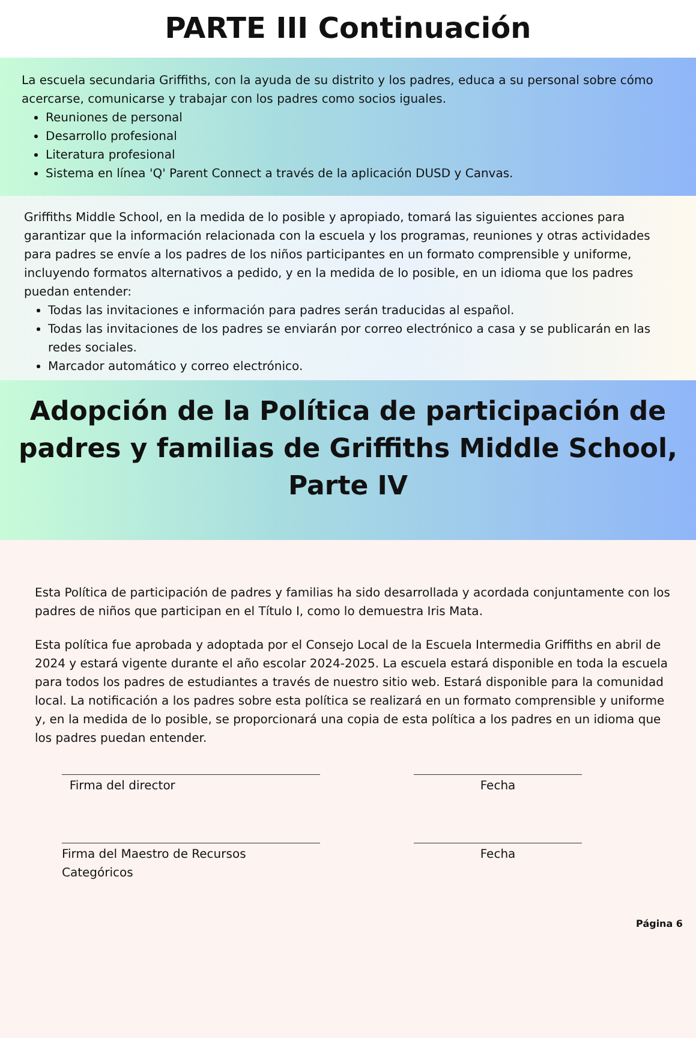PARTE III Continuación
La escuela secundaria Griffiths, con la ayuda de su distrito y los padres, educa a su personal sobre cómo acercarse, comunicarse y trabajar con los padres como socios iguales.
Reuniones de personal
Desarrollo profesional
Literatura profesional
Sistema en línea 'Q' Parent Connect a través de la aplicación DUSD y Canvas.
Griffiths Middle School, en la medida de lo posible y apropiado, tomará las siguientes acciones para garantizar que la información relacionada con la escuela y los programas, reuniones y otras actividades para padres se envíe a los padres de los niños participantes en un formato comprensible y uniforme, incluyendo formatos alternativos a pedido, y en la medida de lo posible, en un idioma que los padres puedan entender:
Todas las invitaciones e información para padres serán traducidas al español.
Todas las invitaciones de los padres se enviarán por correo electrónico a casa y se publicarán en las redes sociales.
Marcador automático y correo electrónico.
Adopción de la Política de participación de padres y familias de Griffiths Middle School, Parte IV
Esta Política de participación de padres y familias ha sido desarrollada y acordada conjuntamente con los padres de niños que participan en el Título I, como lo demuestra Iris Mata.
Esta política fue aprobada y adoptada por el Consejo Local de la Escuela Intermedia Griffiths en abril de 2024 y estará vigente durante el año escolar 2024-2025. La escuela estará disponible en toda la escuela para todos los padres de estudiantes a través de nuestro sitio web. Estará disponible para la comunidad local. La notificación a los padres sobre esta política se realizará en un formato comprensible y uniforme y, en la medida de lo posible, se proporcionará una copia de esta política a los padres en un idioma que los padres puedan entender.
Firma del director Fecha
Firma del Maestro de Recursos Categóricos
Fecha
Página 6